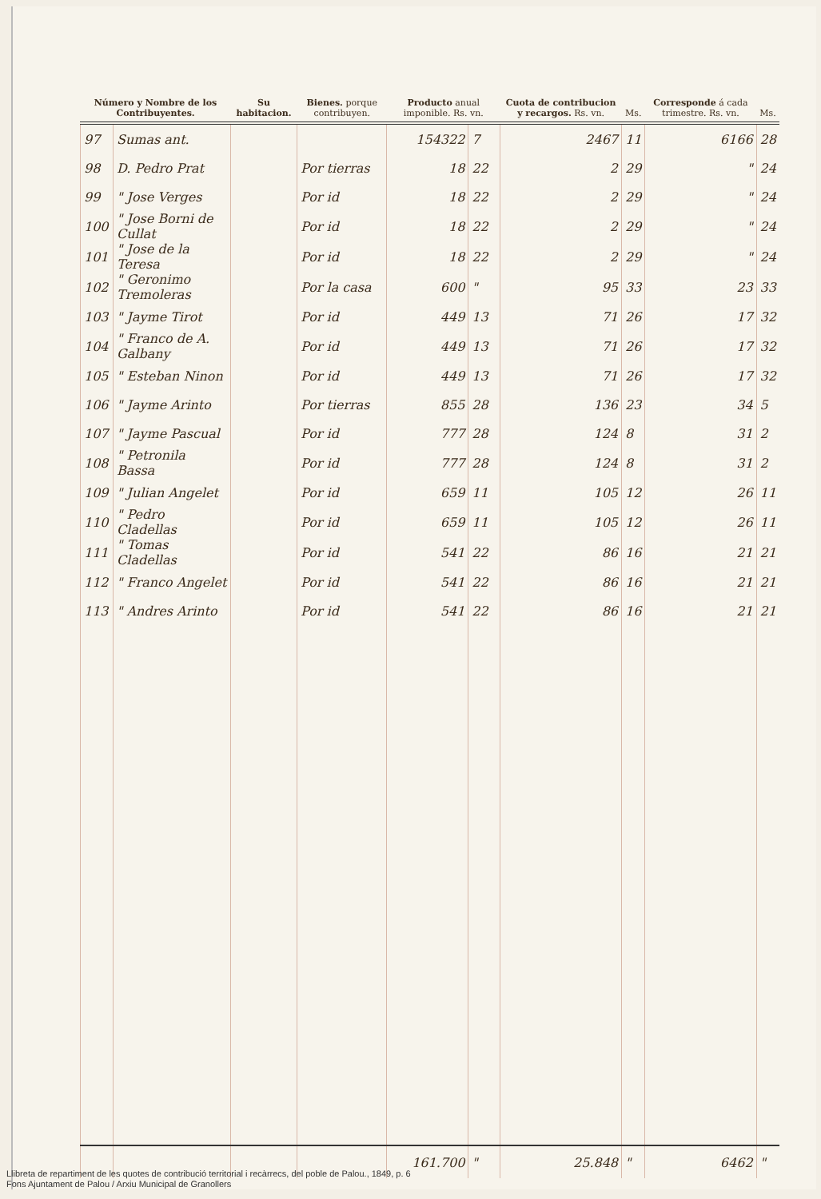| Número y Nombre de los Contribuyentes. | | Su habitacion. | Bienes. porque contribuyen. | Producto anual imponible. Rs. vn. | | Cuota de contribucion y recargos. Rs. vn. | Ms. | Corresponde á cada trimestre. Rs. vn. | Ms. |
| --- | --- | --- | --- | --- | --- | --- | --- | --- | --- |
| 97 | Sumas ant. | | | 154322 | 7 | 2467 | 11 | 6166 | 28 |
| 98 | D. Pedro Prat | | Por tierras | 18 | 22 | 2 | 29 | " | 24 |
| 99 | " Jose Verges | | Por id | 18 | 22 | 2 | 29 | " | 24 |
| 100 | " Jose Borni de Cullat | | Por id | 18 | 22 | 2 | 29 | " | 24 |
| 101 | " Jose de la Teresa | | Por id | 18 | 22 | 2 | 29 | " | 24 |
| 102 | " Geronimo Tremoleras | | Por la casa | 600 | " | 95 | 33 | 23 | 33 |
| 103 | " Jayme Tirot | | Por id | 449 | 13 | 71 | 26 | 17 | 32 |
| 104 | " Franco de A. Galbany | | Por id | 449 | 13 | 71 | 26 | 17 | 32 |
| 105 | " Esteban Ninon | | Por id | 449 | 13 | 71 | 26 | 17 | 32 |
| 106 | " Jayme Arinto | | Por tierras | 855 | 28 | 136 | 23 | 34 | 5 |
| 107 | " Jayme Pascual | | Por id | 777 | 28 | 124 | 8 | 31 | 2 |
| 108 | " Petronila Bassa | | Por id | 777 | 28 | 124 | 8 | 31 | 2 |
| 109 | " Julian Angelet | | Por id | 659 | 11 | 105 | 12 | 26 | 11 |
| 110 | " Pedro Cladellas | | Por id | 659 | 11 | 105 | 12 | 26 | 11 |
| 111 | " Tomas Cladellas | | Por id | 541 | 22 | 86 | 16 | 21 | 21 |
| 112 | " Franco Angelet | | Por id | 541 | 22 | 86 | 16 | 21 | 21 |
| 113 | " Andres Arinto | | Por id | 541 | 22 | 86 | 16 | 21 | 21 |
| | | | | 161.700 | " | 25.848 | " | 6462 | " |
Llibreta de repartiment de les quotes de contribució territorial i recàrrecs, del poble de Palou., 1849, p. 6
Fons Ajuntament de Palou / Arxiu Municipal de Granollers